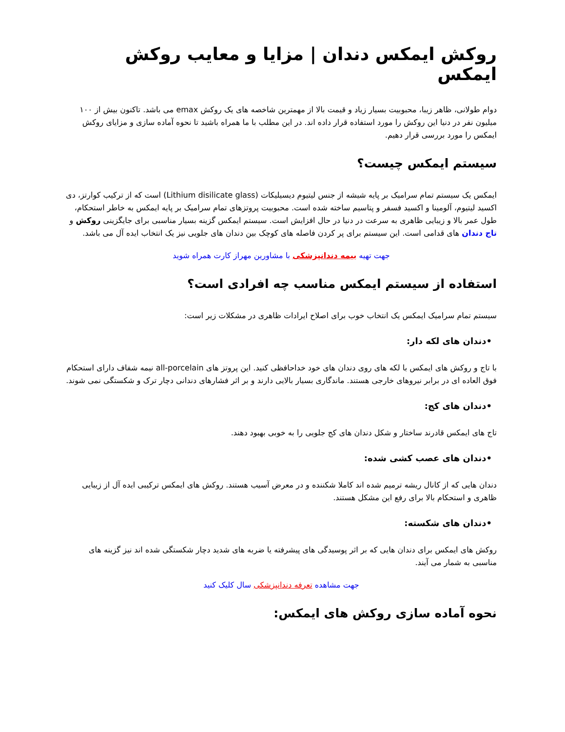روکش ایمکس دندان | مزایا و معایب روکش ایمکس
دوام طولانی، ظاهر زیبا، محبوبیت بسیار زیاد و قیمت بالا از مهمترین شاخصه های یک روکش emax می باشد. تاکنون بیش از ۱۰۰ میلیون نفر در دنیا این روکش را مورد استفاده قرار داده اند. در این مطلب با ما همراه باشید تا نحوه آماده سازی و مزایای روکش ایمکس را مورد بررسی قرار دهیم.
سیستم ایمکس چیست؟
ایمکس یک سیستم تمام سرامیک بر پایه شیشه از جنس لیتیوم دیسیلیکات (Lithium disilicate glass) است که از ترکیب کوارتز، دی اکسید لیتیوم، آلومینا و اکسید فسفر و پتاسیم ساخته شده است. محبوبیت پروتزهای تمام سرامیک بر پایه ایمکس به خاطر استحکام، طول عمر بالا و زیبایی ظاهری به سرعت در دنیا در حال افزایش است. سیستم ایمکس گزینه بسیار مناسبی برای جایگزینی روکش و تاج دندان های قدامی است. این سیستم برای پر کردن فاصله های کوچک بین دندان های جلویی نیز یک انتخاب ایده آل می باشد.
جهت تهیه بیمه دندانپزشکی با مشاورین مهراز کارت همراه شوید
استفاده از سیستم ایمکس مناسب چه افرادی است؟
سیستم تمام سرامیک ایمکس یک انتخاب خوب برای اصلاح ایرادات ظاهری در مشکلات زیر است:
•دندان های لکه دار:
با تاج و روکش های ایمکس با لکه های روی دندان های خود خداحافظی کنید. این پروتز های all-porcelain نیمه شفاف دارای استحکام فوق العاده ای در برابر نیروهای خارجی هستند. ماندگاری بسیار بالایی دارند و بر اثر فشارهای دندانی دچار ترک و شکستگی نمی شوند.
•دندان های کج:
تاج های ایمکس قادرند ساختار و شکل دندان های کج جلویی را به خوبی بهبود دهند.
•دندان های عصب کشی شده:
دندان هایی که از کانال ریشه ترمیم شده اند کاملا شکننده و در معرض آسیب هستند. روکش های ایمکس ترکیبی ایده آل از زیبایی ظاهری و استحکام بالا برای رفع این مشکل هستند.
•دندان های شکسته:
روکش های ایمکس برای دندان هایی که بر اثر پوسیدگی های پیشرفته یا ضربه های شدید دچار شکستگی شده اند نیز گزینه های مناسبی به شمار می آیند.
جهت مشاهده تعرفه دندانپزشکی سال کلیک کنید
نحوه آماده سازی روکش های ایمکس: